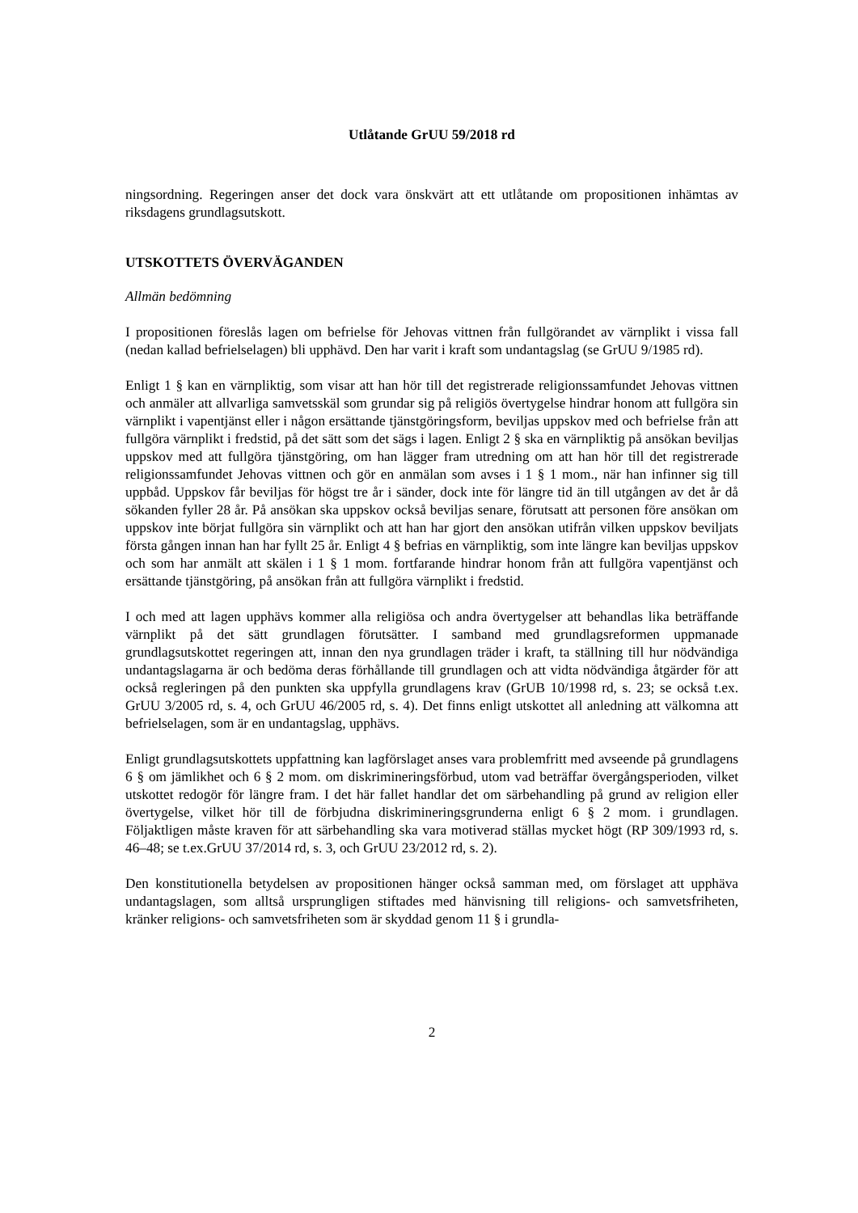Utlåtande GrUU 59/2018 rd
ningsordning. Regeringen anser det dock vara önskvärt att ett utlåtande om propositionen inhämtas av riksdagens grundlagsutskott.
UTSKOTTETS ÖVERVÄGANDEN
Allmän bedömning
I propositionen föreslås lagen om befrielse för Jehovas vittnen från fullgörandet av värnplikt i vissa fall (nedan kallad befrielselagen) bli upphävd. Den har varit i kraft som undantagslag (se GrUU 9/1985 rd).
Enligt 1 § kan en värnpliktig, som visar att han hör till det registrerade religionssamfundet Jehovas vittnen och anmäler att allvarliga samvetsskäl som grundar sig på religiös övertygelse hindrar honom att fullgöra sin värnplikt i vapentjänst eller i någon ersättande tjänstgöringsform, beviljas uppskov med och befrielse från att fullgöra värnplikt i fredstid, på det sätt som det sägs i lagen. Enligt 2 § ska en värnpliktig på ansökan beviljas uppskov med att fullgöra tjänstgöring, om han lägger fram utredning om att han hör till det registrerade religionssamfundet Jehovas vittnen och gör en anmälan som avses i 1 § 1 mom., när han infinner sig till uppbåd. Uppskov får beviljas för högst tre år i sänder, dock inte för längre tid än till utgången av det år då sökanden fyller 28 år. På ansökan ska uppskov också beviljas senare, förutsatt att personen före ansökan om uppskov inte börjat fullgöra sin värnplikt och att han har gjort den ansökan utifrån vilken uppskov beviljats första gången innan han har fyllt 25 år. Enligt 4 § befrias en värnpliktig, som inte längre kan beviljas uppskov och som har anmält att skälen i 1 § 1 mom. fortfarande hindrar honom från att fullgöra vapentjänst och ersättande tjänstgöring, på ansökan från att fullgöra värnplikt i fredstid.
I och med att lagen upphävs kommer alla religiösa och andra övertygelser att behandlas lika beträffande värnplikt på det sätt grundlagen förutsätter. I samband med grundlagsreformen uppmanade grundlagsutskottet regeringen att, innan den nya grundlagen träder i kraft, ta ställning till hur nödvändiga undantagslagarna är och bedöma deras förhållande till grundlagen och att vidta nödvändiga åtgärder för att också regleringen på den punkten ska uppfylla grundlagens krav (GrUB 10/1998 rd, s. 23; se också t.ex. GrUU 3/2005 rd, s. 4, och GrUU 46/2005 rd, s. 4). Det finns enligt utskottet all anledning att välkomna att befrielselagen, som är en undantagslag, upphävs.
Enligt grundlagsutskottets uppfattning kan lagförslaget anses vara problemfritt med avseende på grundlagens 6 § om jämlikhet och 6 § 2 mom. om diskrimineringsförbud, utom vad beträffar övergångsperioden, vilket utskottet redogör för längre fram. I det här fallet handlar det om särbehandling på grund av religion eller övertygelse, vilket hör till de förbjudna diskrimineringsgrunderna enligt 6 § 2 mom. i grundlagen. Följaktligen måste kraven för att särbehandling ska vara motiverad ställas mycket högt (RP 309/1993 rd, s. 46–48; se t.ex.GrUU 37/2014 rd, s. 3, och GrUU 23/2012 rd, s. 2).
Den konstitutionella betydelsen av propositionen hänger också samman med, om förslaget att upphäva undantagslagen, som alltså ursprungligen stiftades med hänvisning till religions- och samvetsfriheten, kränker religions- och samvetsfriheten som är skyddad genom 11 § i grundla-
2